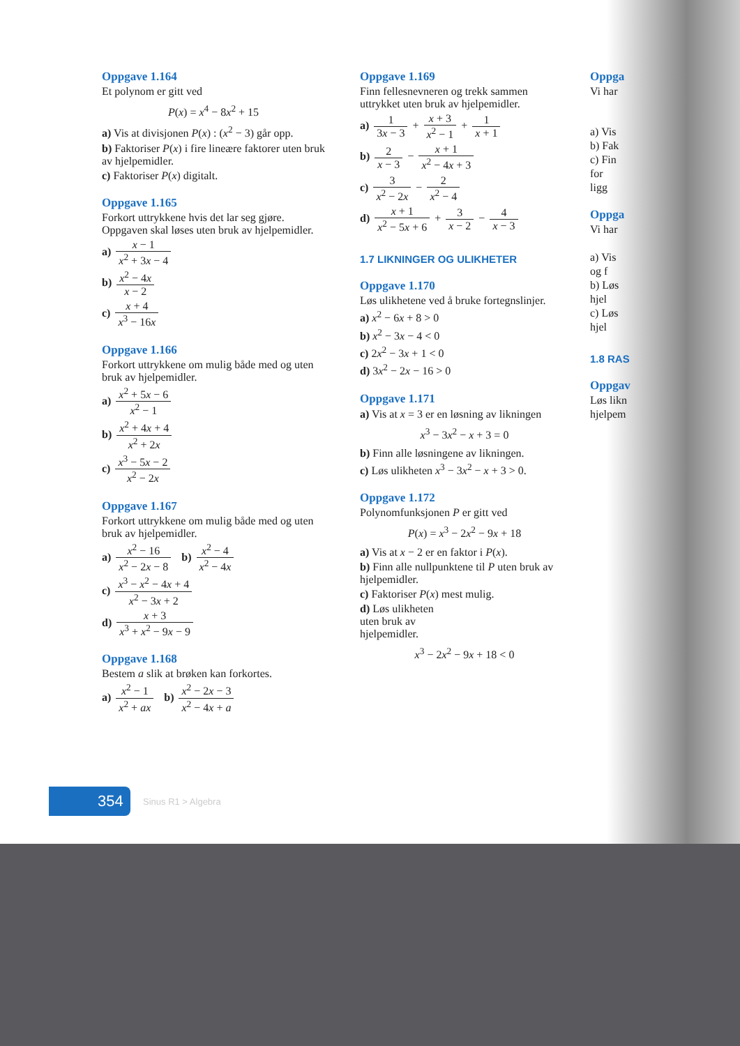Oppgave 1.164
Et polynom er gitt ved
P(x) = x<sup>4</sup> − 8x<sup>2</sup> + 15
a) Vis at divisjonen P(x) : (x<sup>2</sup> − 3) går opp.
b) Faktoriser P(x) i fire lineære faktorer uten bruk av hjelpemidler.
c) Faktoriser P(x) digitalt.
Oppgave 1.165
Forkort uttrykkene hvis det lar seg gjøre. Oppgaven skal løses uten bruk av hjelpemidler.
a) x − 1 x<sup>2</sup> + 3x − 4
b) x<sup>2</sup> − 4x x − 2
c) x + 4 x<sup>3</sup> − 16x
Oppgave 1.166
Forkort uttrykkene om mulig både med og uten bruk av hjelpemidler.
a) x<sup>2</sup> + 5x − 6 x<sup>2</sup> − 1
b) x<sup>2</sup> + 4x + 4 x<sup>2</sup> + 2x
c) x<sup>3</sup> − 5x − 2 x<sup>2</sup> − 2x
Oppgave 1.167
Forkort uttrykkene om mulig både med og uten bruk av hjelpemidler.
a) x<sup>2</sup> − 16 x<sup>2</sup> − 2x − 8 b) x<sup>2</sup> − 4 x<sup>2</sup> − 4x
c) x<sup>3</sup> − x<sup>2</sup> − 4x + 4 x<sup>2</sup> − 3x + 2
d) x + 3 x<sup>3</sup> + x<sup>2</sup> − 9x − 9
Oppgave 1.168
Bestem a slik at brøken kan forkortes.
a) x<sup>2</sup> − 1 x<sup>2</sup> + ax b) x<sup>2</sup> − 2x − 3 x<sup>2</sup> − 4x + a
Oppgave 1.169
Finn fellesnevneren og trekk sammen uttrykket uten bruk av hjelpemidler.
a) 1 3x − 3 + x + 3 x<sup>2</sup> − 1 + 1 x + 1
b) 2 x − 3 − x + 1 x<sup>2</sup> − 4x + 3
c) 3 x<sup>2</sup> − 2x − 2 x<sup>2</sup> − 4
d) x + 1 x<sup>2</sup> − 5x + 6 + 3 x − 2 − 4 x − 3
1.7 LIKNINGER OG ULIKHETER
Oppgave 1.170
Løs ulikhetene ved å bruke fortegnslinjer.
a) x<sup>2</sup> − 6x + 8 > 0
b) x<sup>2</sup> − 3x − 4 < 0
c) 2x<sup>2</sup> − 3x + 1 < 0
d) 3x<sup>2</sup> − 2x − 16 > 0
Oppgave 1.171
a) Vis at x = 3 er en løsning av likningen
x<sup>3</sup> − 3x<sup>2</sup> − x + 3 = 0
b) Finn alle løsningene av likningen.
c) Løs ulikheten x<sup>3</sup> − 3x<sup>2</sup> − x + 3 > 0.
Oppgave 1.172
Polynomfunksjonen P er gitt ved
P(x) = x<sup>3</sup> − 2x<sup>2</sup> − 9x + 18
a) Vis at x − 2 er en faktor i P(x).
b) Finn alle nullpunktene til P uten bruk av hjelpemidler.
c) Faktoriser P(x) mest mulig.
d) Løs ulikheten
uten bruk av
hjelpemidler.
x<sup>3</sup> − 2x<sup>2</sup> − 9x + 18 < 0
Oppga
Vi har
a) Vis
b) Fak
c) Fin
for
ligg
Oppga
Vi har
a) Vis
og f
b) Løs
hjel
c) Løs
hjel
1.8 RAS
Oppgav
Løs likn
hjelpem
354 Sinus R1 > Algebra